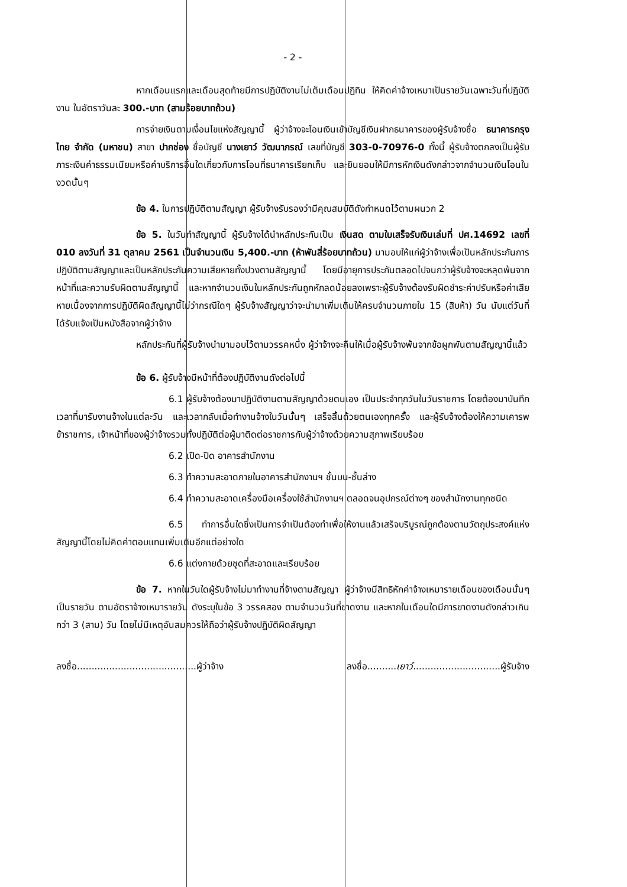- 2 -
หากเดือนแรกและเดือนสุดท้ายมีการปฏิบัติงานไม่เต็มเดือนปฏิทิน ให้คิดค่าจ้างเหมาเป็นรายวันเฉพาะวันที่ปฏิบัติงาน ในอัตราวันละ 300.-บาท (สามร้อยบาทถ้วน)
การจ่ายเงินตามเงื่อนไขแห่งสัญญานี้ ผู้ว่าจ้างจะโอนเงินเข้าบัญชีเงินฝากธนาคารของผู้รับจ้างชื่อ ธนาคารกรุงไทย จำกัด (มหาชน) สาขา ปากช่อง ชื่อบัญชี นางเยาว์ วัฒนาภรณ์ เลขที่บัญชี 303-0-70976-0 ทั้งนี้ ผู้รับจ้างตกลงเป็นผู้รับภาระเงินค่าธรรมเนียมหรือค่าบริการอื่นใดเกี่ยวกับการโอนที่ธนาคารเรียกเก็บ และยินยอมให้มีการหักเงินดังกล่าวจากจำนวนเงินโอนในงวดนั้นๆ
ข้อ 4. ในการปฏิบัติตามสัญญา ผู้รับจ้างรับรองว่ามีคุณสมบัติดังกำหนดไว้ตามผนวก 2
ข้อ 5. ในวันทำสัญญานี้ ผู้รับจ้างได้นำหลักประกันเป็น เงินสด ตามใบเสร็จรับเงินเล่มที่ ปศ.14692 เลขที่ 010 ลงวันที่ 31 ตุลาคม 2561 เป็นจำนวนเงิน 5,400.-บาท (ห้าพันสี่ร้อยบาทถ้วน) มามอบให้แก่ผู้ว่าจ้างเพื่อเป็นหลักประกันการปฏิบัติตามสัญญาและเป็นหลักประกันความเสียหายทั้งปวงตามสัญญานี้ โดยมีอายุการประกันตลอดไปจนกว่าผู้รับจ้างจะหลุดพ้นจากหน้าที่และความรับผิดตามสัญญานี้ และหากจำนวนเงินในหลักประกันถูกหักลดน้อยลงเพราะผู้รับจ้างต้องรับผิดชำระค่าปรับหรือค่าเสียหายเนื่องจากการปฏิบัติผิดสัญญานี้ไม่ว่ากรณีใดๆ ผู้รับจ้างสัญญาว่าจะนำมาเพิ่มเติมให้ครบจำนวนภายใน 15 (สิบห้า) วัน นับแต่วันที่ได้รับแจ้งเป็นหนังสือจากผู้ว่าจ้าง
หลักประกันที่ผู้รับจ้างนำมามอบไว้ตามวรรคหนึ่ง ผู้ว่าจ้างจะคืนให้เมื่อผู้รับจ้างพ้นจากข้อผูกพันตามสัญญานี้แล้ว
ข้อ 6. ผู้รับจ้างมีหน้าที่ต้องปฏิบัติงานดังต่อไปนี้
6.1 ผู้รับจ้างต้องมาปฏิบัติงานตามสัญญาด้วยตนเอง เป็นประจำทุกวันในวันราชการ โดยต้องมาบันทึกเวลาที่มารับงานจ้างในแต่ละวัน และเวลากลับเมื่อทำงานจ้างในวันนั้นๆ เสร็จสิ้นด้วยตนเองทุกครั้ง และผู้รับจ้างต้องให้ความเคารพข้าราชการ, เจ้าหน้าที่ของผู้ว่าจ้างรวมทั้งปฏิบัติต่อผู้มาติดต่อราชการกับผู้ว่าจ้างด้วยความสุภาพเรียบร้อย
6.2 เปิด-ปิด อาคารสำนักงาน
6.3 ทำความสะอาดภายในอาคารสำนักงานฯ ชั้นบน-ชั้นล่าง
6.4 ทำความสะอาดเครื่องมือเครื่องใช้สำนักงานฯ ตลอดจนอุปกรณ์ต่างๆ ของสำนักงานทุกชนิด
6.5 ทำการอื่นใดซึ่งเป็นการจำเป็นต้องทำเพื่อให้งานแล้วเสร็จบริบูรณ์ถูกต้องตามวัตถุประสงค์แห่งสัญญานี้โดยไม่คิดค่าตอบแทนเพิ่มเติมอีกแต่อย่างใด
6.6 แต่งกายด้วยชุดที่สะอาดและเรียบร้อย
ข้อ 7. หากในวันใดผู้รับจ้างไม่มาทำงานที่จ้างตามสัญญา ผู้ว่าจ้างมีสิทธิหักค่าจ้างเหมารายเดือนของเดือนนั้นๆ เป็นรายวัน ตามอัตราจ้างเหมารายวัน ดังระบุในข้อ 3 วรรคสอง ตามจำนวนวันที่ขาดงาน และหากในเดือนใดมีการขาดงานดังกล่าวเกินกว่า 3 (สาม) วัน โดยไม่มีเหตุอันสมควรให้ถือว่าผู้รับจ้างปฏิบัติผิดสัญญา
ลงชื่อ.........................................ผู้ว่าจ้าง ลงชื่อ..........เยาว์..............................ผู้รับจ้าง